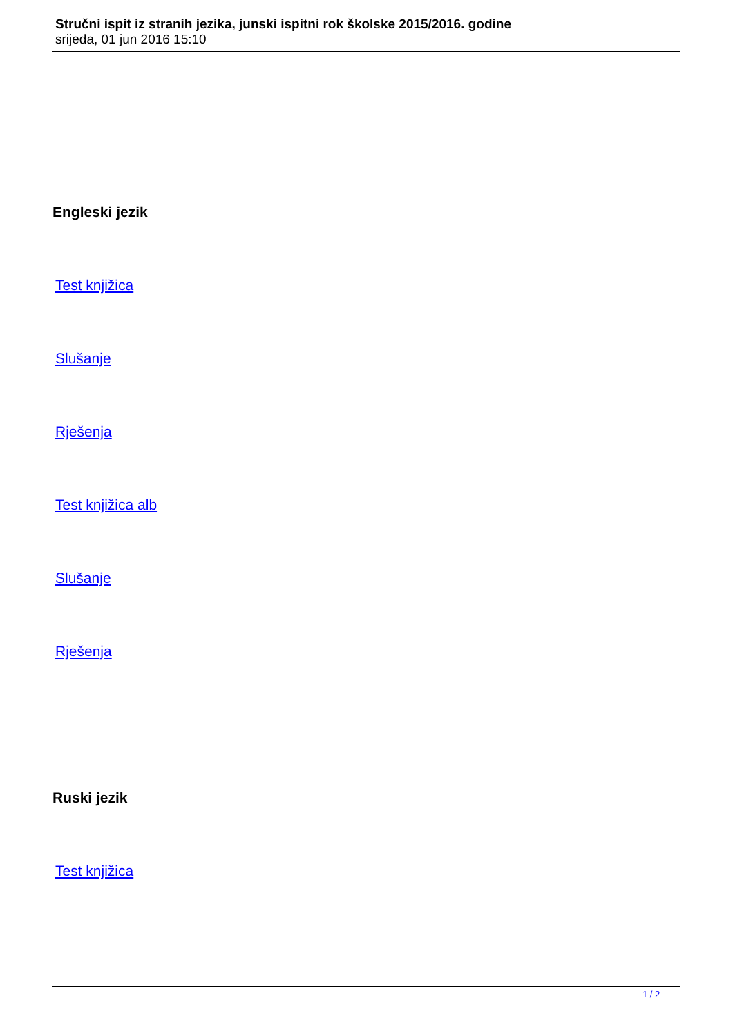Stručni ispit iz stranih jezika, junski ispitni rok školske 2015/2016. godine
srijeda, 01 jun 2016 15:10
Engleski jezik
Test knjižica
Slušanje
Rješenja
Test knjižica alb
Slušanje
Rješenja
Ruski jezik
Test knjižica
1 / 2